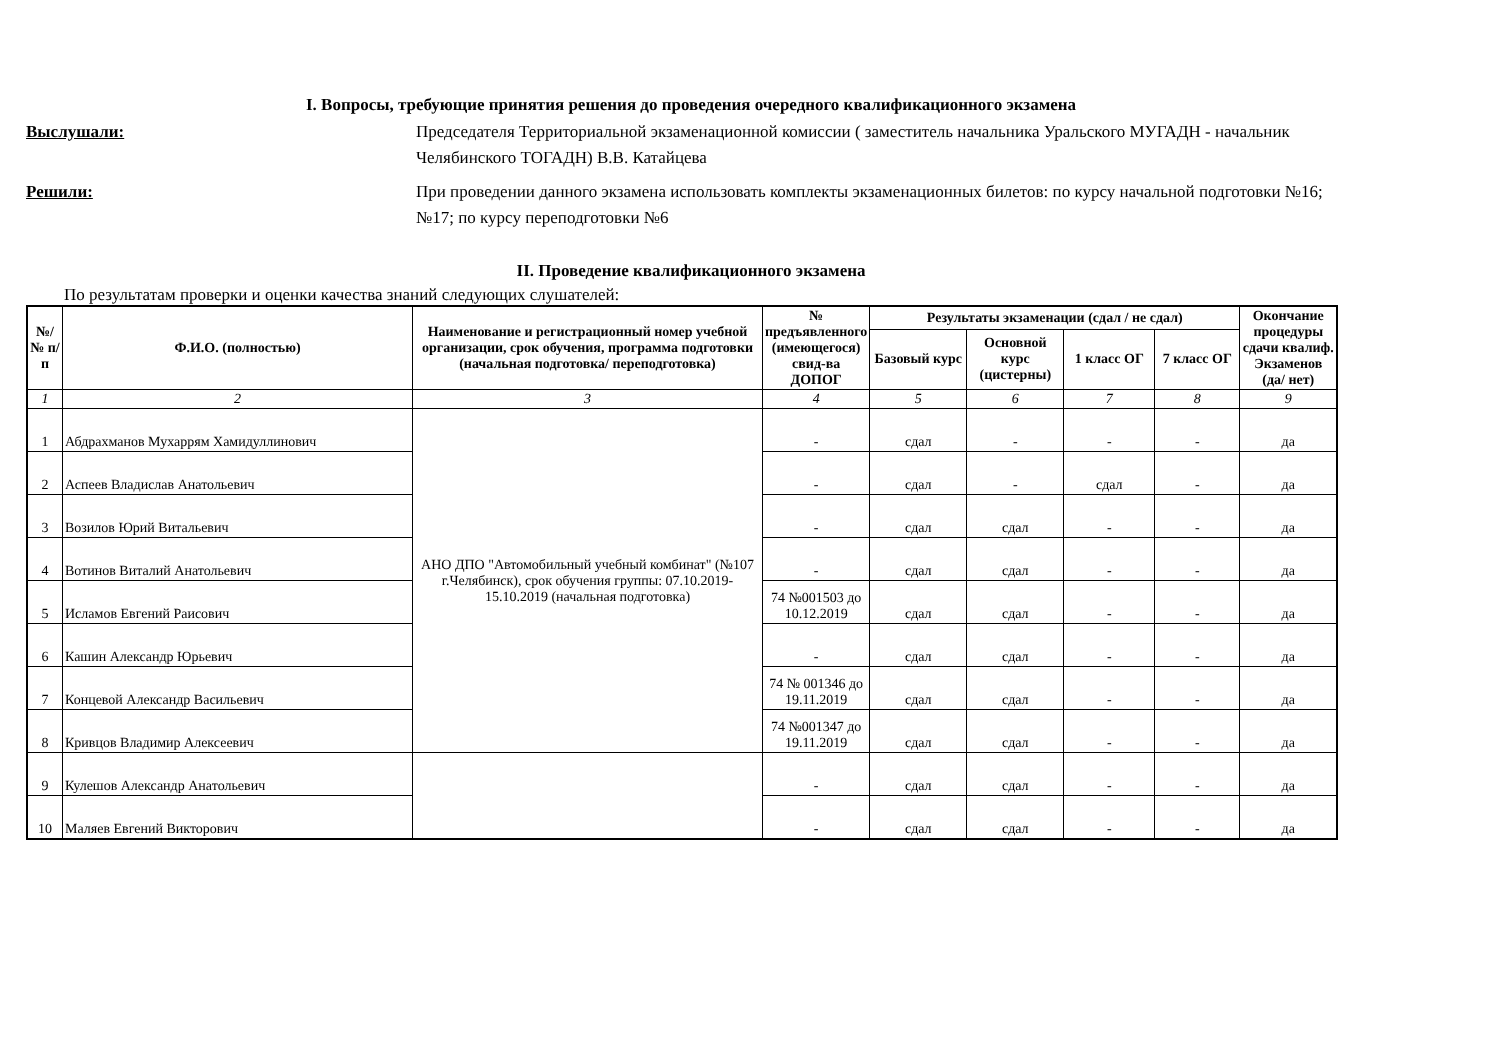I. Вопросы, требующие принятия решения до проведения очередного квалификационного экзамена
Выслушали: Председателя Территориальной экзаменационной комиссии ( заместитель начальника Уральского МУГАДН - начальник Челябинского ТОГАДН) В.В. Катайцева
Решили: При проведении данного экзамена использовать комплекты экзаменационных билетов: по курсу начальной подготовки №16; №17; по курсу переподготовки №6
II. Проведение квалификационного экзамена
По результатам проверки и оценки качества знаний следующих слушателей:
| №/ № п/п | Ф.И.О. (полностью) | Наименование и регистрационный номер учебной организации, срок обучения, программа подготовки (начальная подготовка/ переподготовка) | № предъявленного (имеющегося) свид-ва ДОПОГ | Результаты экзаменации (сдал / не сдал) | | | | Окончание процедуры сдачи квалиф. Экзаменов (да/ нет) |
| --- | --- | --- | --- | --- | --- | --- | --- | --- |
| | | | | Базовый курс | Основной курс (цистерны) | 1 класс ОГ | 7 класс ОГ | |
| 1 | 2 | 3 | 4 | 5 | 6 | 7 | 8 | 9 |
| 1 | Абдрахманов Мухаррям Хамидуллинович | АНО ДПО "Автомобильный учебный комбинат" (№107 г.Челябинск), срок обучения группы: 07.10.2019-15.10.2019 (начальная подготовка) | - | сдал | - | - | - | да |
| 2 | Аспеев Владислав Анатольевич | | - | сдал | - | сдал | - | да |
| 3 | Возилов Юрий Витальевич | | - | сдал | сдал | - | - | да |
| 4 | Вотинов Виталий Анатольевич | | - | сдал | сдал | - | - | да |
| 5 | Исламов Евгений Раисович | | 74 №001503 до 10.12.2019 | сдал | сдал | - | - | да |
| 6 | Кашин Александр Юрьевич | | - | сдал | сдал | - | - | да |
| 7 | Концевой Александр Васильевич | | 74 № 001346 до 19.11.2019 | сдал | сдал | - | - | да |
| 8 | Кривцов Владимир Алексеевич | | 74 №001347 до 19.11.2019 | сдал | сдал | - | - | да |
| 9 | Кулешов Александр Анатольевич | | - | сдал | сдал | - | - | да |
| 10 | Маляев Евгений Викторович | | - | сдал | сдал | - | - | да |